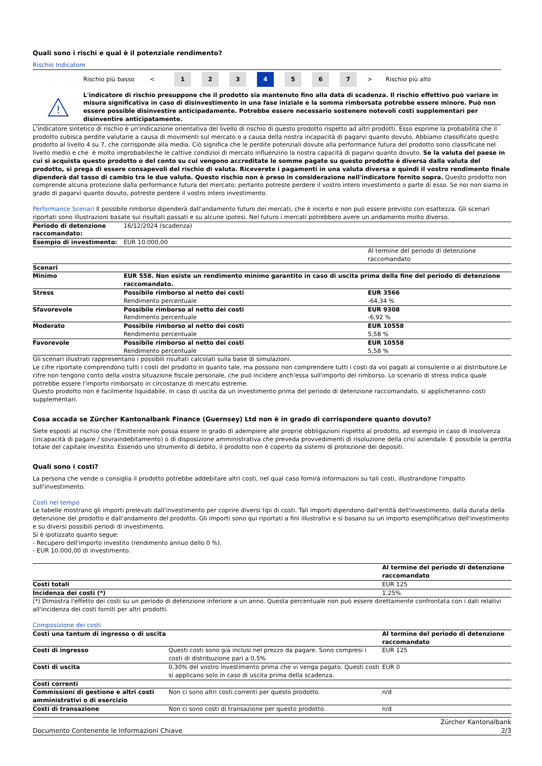Quali sono i rischi e qual è il potenziale rendimento?
Rischio Indicatore
Rischio più basso <
1 2 3 4 5 6 7
> Rischio più alto
!
L'indicatore di rischio presuppone che il prodotto sia mantenuto fino alla data di scadenza. Il rischio effettivo può variare in misura significativa in caso di disinvestimento in una fase iniziale e la somma rimborsata potrebbe essere minore. Può non essere possible disinvestire anticipadamente. Potrebbe essere necessario sostenere notevoli costi supplementari per disinventire anticipatamente.
L'indicatore sintetico di rischio è un'indicazione orientativa del livello di rischio di questo prodotto rispetto ad altri prodotti. Esso esprime la probabilità che il prodotto subisca perdite valutarie a causa di movimenti sul mercato o a causa della nostra incapacità di pagarvi quanto dovuto. Abbiamo classificato questo prodotto al livello 4 su 7, che corrisponde alla media. Ciò significa che le perdite potenziali dovute alla performance futura del prodotto sono classificate nel livello medio e che è molto improbabileche le cattive condizioi di mercato influenzino la nostra capacità di pagarvi quanto dovuto. Se la valuta del paese in cui si acquista questo prodotto o del conto su cui vengono accreditate le somme pagate su questo prodotto è diversa dalla valuta del prodotto, si prega di essere consapevoli del rischio di valuta. Riceverete i pagamenti in una valuta diversa e quindi il vostro rendimento finale dipenderà dal tasso di cambio tra le due valute. Questo rischio non è preso in considerazione nell'indicatore fornito sopra. Questo prodotto non comprende alcuna protezione dalla performance futura del mercato; pertanto potreste perdere il vostro intero investimento o parte di esso. Se noi non siamo in grado di pagarvi quanto dovuto, potreste perdere il vostro intero investimento.
Performance Scenari Il possibile rimborso dipenderà dall'andamento futuro dei mercati, che è incerto e non può essere previsto con esattezza. Gli scenari riportati sono illustrazioni basate sui risultati passati e su alcune ipotesi. Nel futuro i mercati potrebbero avere un andamento molto diverso.
| Periodo di detenzione raccomandato: | 16/12/2024 (scadenza) | |
| Esempio di investimento: | EUR 10.000,00 | |
| | | Al termine del periodo di detenzione raccomandato |
| Scenari | | |
| Minimo | EUR 558. Non esiste un rendimento minimo garantito in caso di uscita prima della fine del periodo di detenzione raccomandato. | |
| Stress | Possibile rimborso al netto dei costi Rendimento percentuale | EUR 3566 -64,34 % |
| Sfavorevole | Possibile rimborso al netto dei costi Rendimento percentuale | EUR 9308 -6,92 % |
| Moderato | Possibile rimborso al netto dei costi Rendimento percentuale | EUR 10558 5,58 % |
| Favorevole | Possibile rimborso al netto dei costi Rendimento percentuale | EUR 10558 5,58 % |
Gli scenari illustrati rappresentano i possibili risultati calcolati sulla base di simulazioni.
Le cifre riportate comprendono tutti i costi del prodotto in quanto tale, ma possono non comprendere tutti i costi da voi pagati al consulente o al distributore.Le cifre non tengono conto della vostra situazione fiscale personale, che può incidere anch'essa sull'importo del rimborso. Lo scenario di stress indica quale potrebbe essere l'importo rimborsato in circostanze di mercato estreme.
Questo prodotto non è facilmente liquidabile. In caso di uscita da un investimento prima del periodo di detenzione raccomandato, si applicheranno costi supplementari.
Cosa accada se Zürcher Kantonalbank Finance (Guernsey) Ltd non è in grado di corrispondere quanto dovuto?
Siete esposti al rischio che l'Emittente non possa essere in grado di adempiere alle proprie obbligazioni rispetto al prodotto, ad esempio in caso di insolvenza (incapacità di pagare / sovraindebitamento) o di disposizione amministrativa che preveda provvedimenti di risoluzione della crisi aziendale. E possibile la perdita totale del capitale investito. Essendo uno strumento di debito, il prodotto non è coperto da sistemi di protezione dei depositi.
Quali sono i costi?
La persona che vende o consiglia il prodotto potrebbe addebitare altri costi, nel qual caso fornirà informazioni su tali costi, illustrandone l'impatto sull'investimento.
Costi nel tempo
Le tabelle mostrano gli importi prelevati dall'investimento per coprire diversi tipi di costi. Tali importi dipendono dall'entità dell'investimento, dalla durata della detenzione del prodotto e dall'andamento del prodotto. Gli importi sono qui riportati a fini illustrativi e si basano su un importo esemplificativo dell'investimento e su diversi possibili periodi di investimento.
Si è ipotizzato quanto segue:
- Recupero dell'importo investito (rendimento annuo dello 0 %).
- EUR 10.000,00 di investimento.
| | Al termine del periodo di detenzione raccomandato |
| Costi totali | EUR 125 |
| Incidenza dei costi (*) | 1,25% |
(*) Dimostra l'effetto dei costi su un periodo di detenzione inferiore a un anno. Questa percentuale non può essere direttamente confrontata con i dati relativi all'incidenza dei costi forniti per altri prodotti.
Composizione dei costi
| Costi una tantum di ingresso o di uscita | | Al termine del periodo di detenzione raccomandato |
| Costi di ingresso | Questi costi sono già inclusi nel prezzo da pagare. Sono compresi i costi di distribuzione pari a 0,5% | EUR 125 |
| Costi di uscita | 0,30% del vostro investimento prima che vi venga pagato. Questi costi si applicano solo in caso di uscita prima della scadenza. | EUR 0 |
| Costi correnti | | |
| Commissioni di gestione e altri costi amministrativi o di esercizio | Non ci sono altri costi correnti per questo prodotto. | n/d |
| Costi di transazione | Non ci sono costi di transazione per questo prodotto. | n/d |
Documento Contenente le Informazioni Chiave Zürcher Kantonalbank
2/3